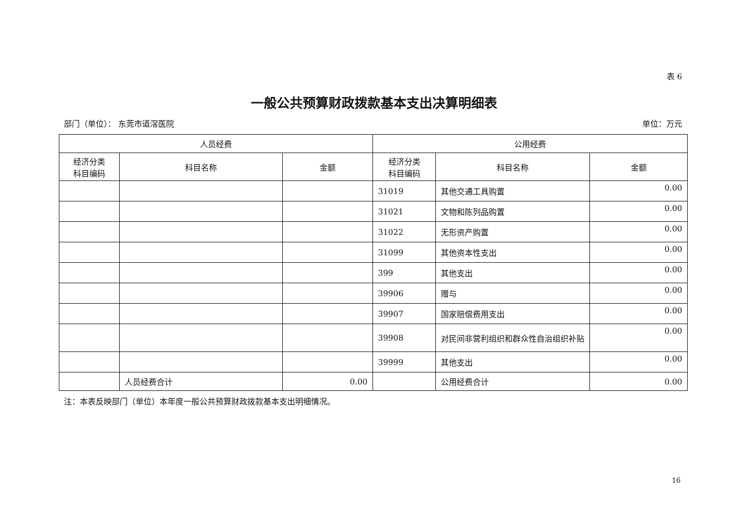表 6
一般公共预算财政拨款基本支出决算明细表
部门（单位）： 东莞市道滘医院 单位：万元
| 人员经费 | | | 公用经费 | | |
| --- | --- | --- | --- | --- | --- |
| 经济分类 科目编码 | 科目名称 | 金额 | 经济分类 科目编码 | 科目名称 | 金额 |
| | | | 31019 | 其他交通工具购置 | 0.00 |
| | | | 31021 | 文物和陈列品购置 | 0.00 |
| | | | 31022 | 无形资产购置 | 0.00 |
| | | | 31099 | 其他资本性支出 | 0.00 |
| | | | 399 | 其他支出 | 0.00 |
| | | | 39906 | 赠与 | 0.00 |
| | | | 39907 | 国家赔偿费用支出 | 0.00 |
| | | | 39908 | 对民间非营利组织和群众性自治组织补贴 | 0.00 |
| | | | 39999 | 其他支出 | 0.00 |
| | 人员经费合计 | 0.00 | | 公用经费合计 | 0.00 |
注：本表反映部门（单位）本年度一般公共预算财政拨款基本支出明细情况。
16